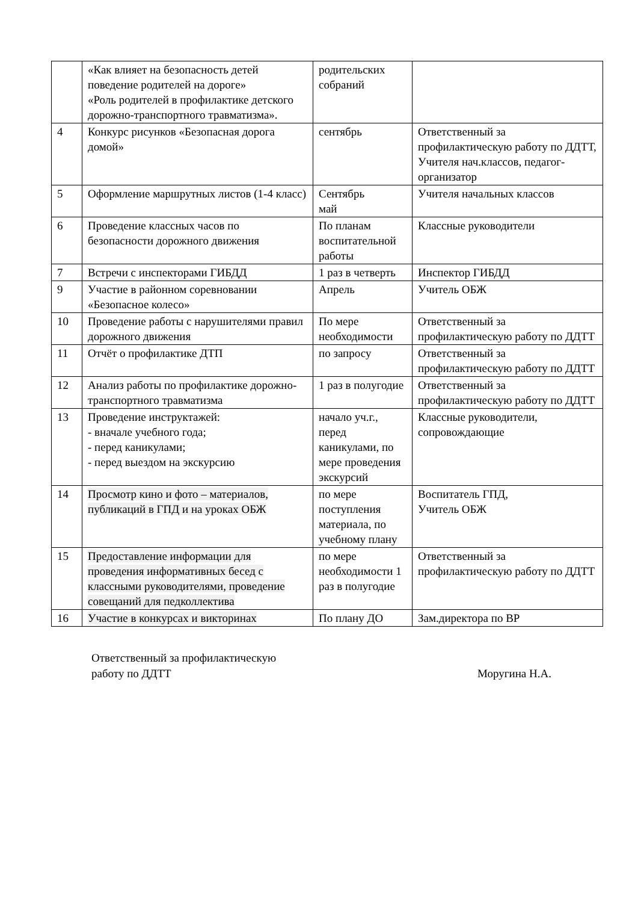| | «Как влияет на безопасность детей поведение родителей на дороге» «Роль родителей в профилактике детского дорожно-транспортного травматизма». | родительских собраний | |
| 4 | Конкурс рисунков «Безопасная дорога домой» | сентябрь | Ответственный за профилактическую работу по ДДТТ, Учителя нач.классов, педагог-организатор |
| 5 | Оформление маршрутных листов (1-4 класс) | Сентябрь май | Учителя начальных классов |
| 6 | Проведение классных часов по безопасности дорожного движения | По планам воспитательной работы | Классные руководители |
| 7 | Встречи с инспекторами ГИБДД | 1 раз в четверть | Инспектор ГИБДД |
| 9 | Участие в районном соревновании «Безопасное колесо» | Апрель | Учитель ОБЖ |
| 10 | Проведение работы с нарушителями правил дорожного движения | По мере необходимости | Ответственный за профилактическую работу по ДДТТ |
| 11 | Отчёт о профилактике ДТП | по запросу | Ответственный за профилактическую работу по ДДТТ |
| 12 | Анализ работы по профилактике дорожно-транспортного травматизма | 1 раз в полугодие | Ответственный за профилактическую работу по ДДТТ |
| 13 | Проведение инструктажей: - вначале учебного года; - перед каникулами; - перед выездом на экскурсию | начало уч.г., перед каникулами, по мере проведения экскурсий | Классные руководители, сопровождающие |
| 14 | Просмотр кино и фото – материалов, публикаций в ГПД и на уроках ОБЖ | по мере поступления материала, по учебному плану | Воспитатель ГПД, Учитель ОБЖ |
| 15 | Предоставление информации для проведения информативных бесед с классными руководителями, проведение совещаний для педколлектива | по мере необходимости 1 раз в полугодие | Ответственный за профилактическую работу по ДДТТ |
| 16 | Участие в конкурсах и викторинах | По плану ДО | Зам.директора по ВР |
Ответственный за профилактическую
работу по ДДТТ
Моругина Н.А.